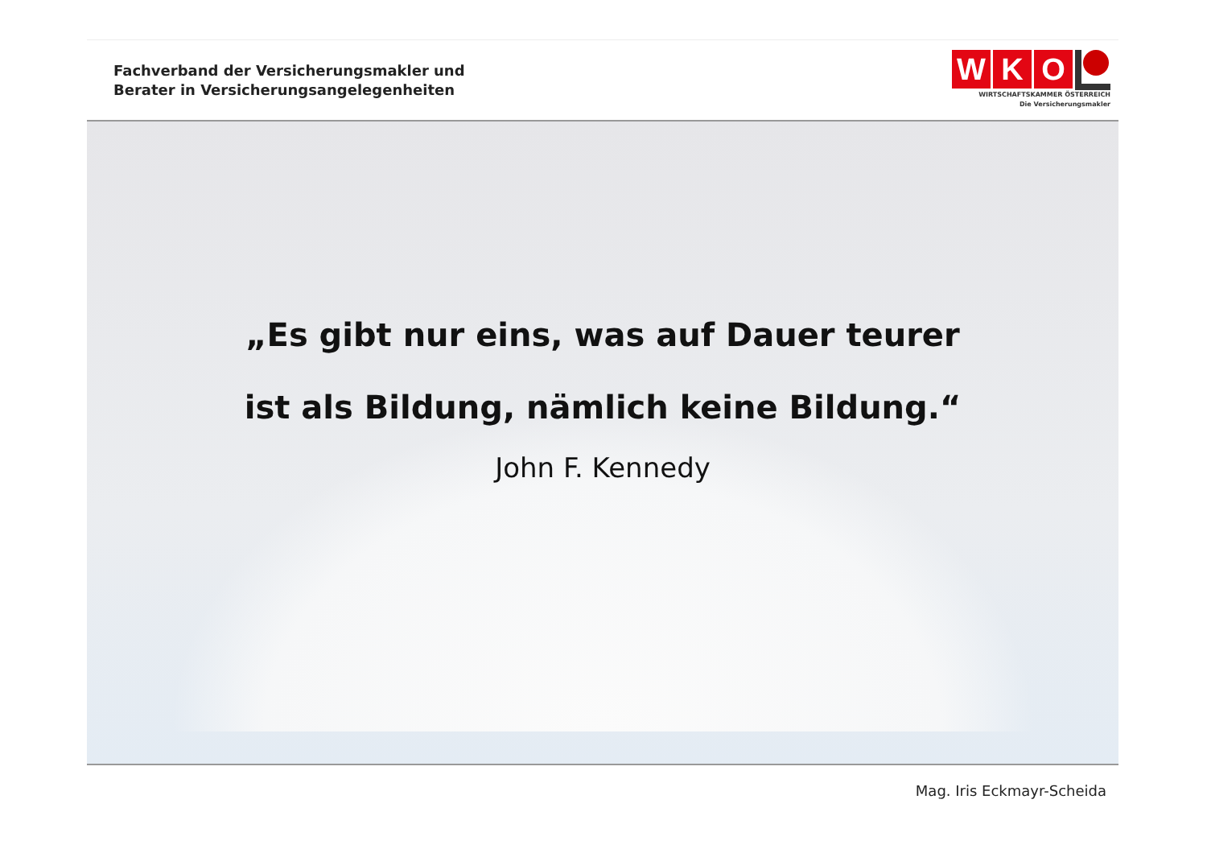Fachverband der Versicherungsmakler und
Berater in Versicherungsangelegenheiten
W K O
WIRTSCHAFTSKAMMER ÖSTERREICH
Die Versicherungsmakler
„Es gibt nur eins, was auf Dauer teurer
ist als Bildung, nämlich keine Bildung.“
John F. Kennedy
Mag. Iris Eckmayr-Scheida